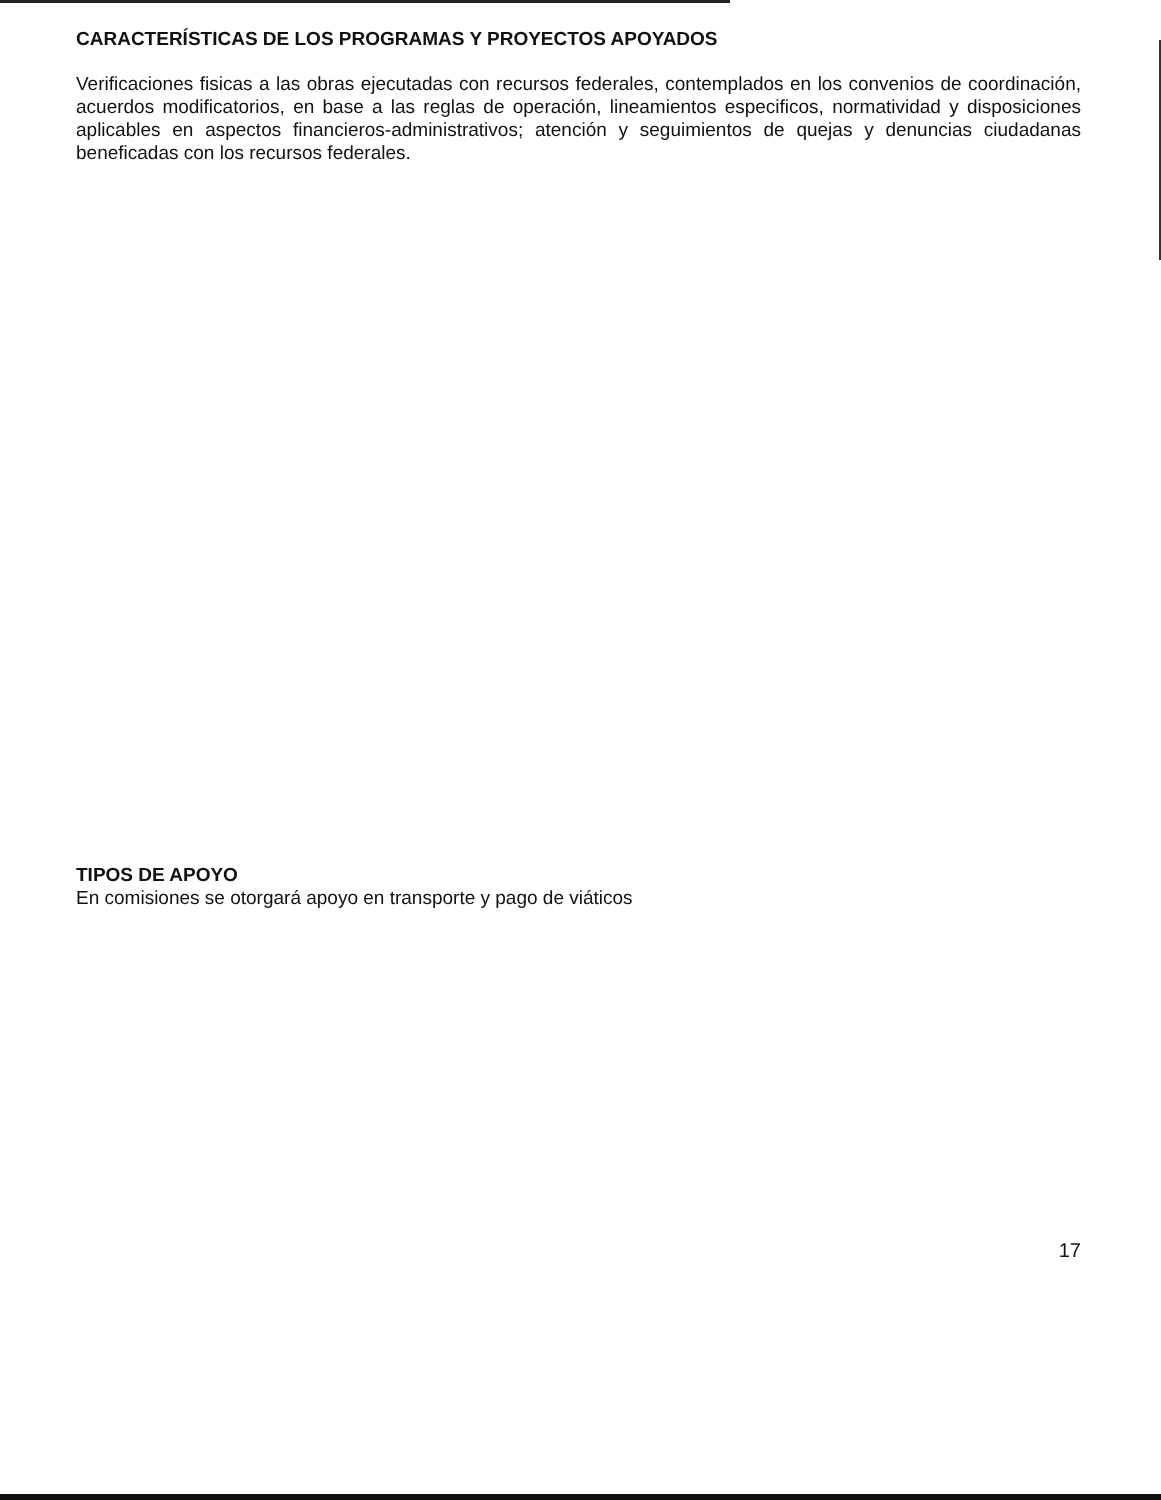CARACTERÍSTICAS DE LOS PROGRAMAS Y PROYECTOS APOYADOS
Verificaciones fisicas a las obras ejecutadas con recursos federales, contemplados en los convenios de coordinación, acuerdos modificatorios, en base a las reglas de operación, lineamientos especificos, normatividad y disposiciones aplicables en aspectos financieros-administrativos; atención y seguimientos de quejas y denuncias ciudadanas beneficadas con los recursos federales.
TIPOS DE APOYO
En comisiones se otorgará apoyo en transporte y pago de viáticos
17